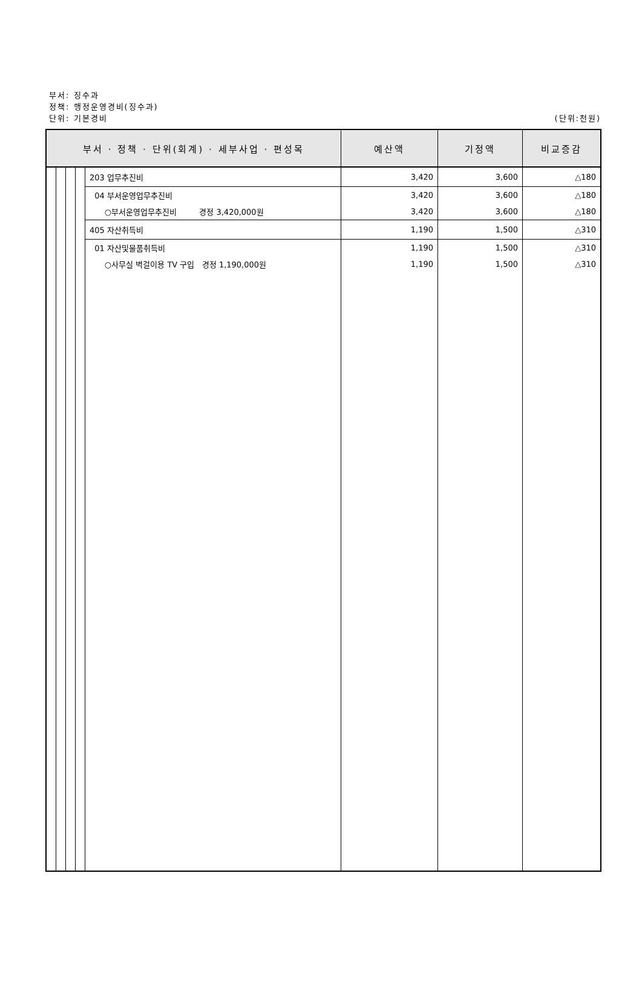부서: 징수과
정책: 행정운영경비(징수과)
단위: 기본경비
(단위:천원)
| 부서 · 정책 · 단위(회계) · 세부사업 · 편성목 | | | | | 예산액 | 기정액 | 비교증감 |
| --- | --- | --- | --- | --- | --- | --- | --- |
| | | | | 203 업무추진비 | 3,420 | 3,600 | △180 |
| | | | | 04 부서운영업무추진비 | 3,420 | 3,600 | △180 |
| | | | | ○부서운영업무추진비 경정 3,420,000원 | 3,420 | 3,600 | △180 |
| | | | | 405 자산취득비 | 1,190 | 1,500 | △310 |
| | | | | 01 자산및물품취득비 | 1,190 | 1,500 | △310 |
| | | | | ○사무실 벽걸이용 TV 구입 경정 1,190,000원 | 1,190 | 1,500 | △310 |